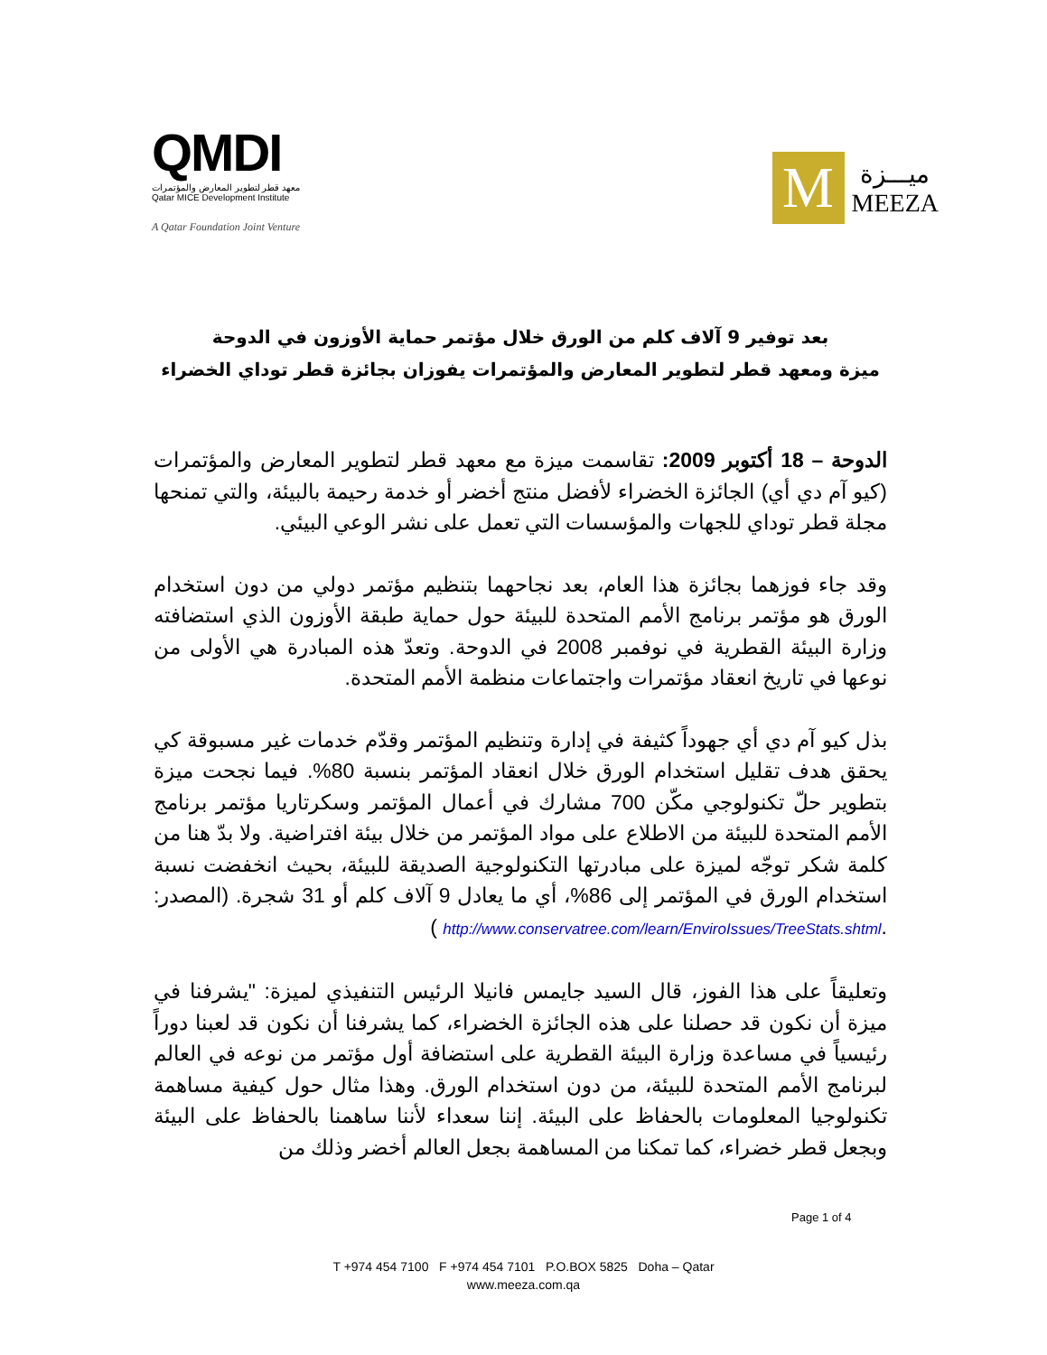QMDI
معهد قطر لتطوير المعارض والمؤتمرات
Qatar MICE Development Institute
A Qatar Foundation Joint Venture
M
ميـــزة
MEEZA
بعد توفير 9 آلاف كلم من الورق خلال مؤتمر حماية الأوزون في الدوحة
ميزة ومعهد قطر لتطوير المعارض والمؤتمرات يفوزان بجائزة قطر توداي الخضراء
الدوحة – 18 أكتوبر 2009: تقاسمت ميزة مع معهد قطر لتطوير المعارض والمؤتمرات (كيو آم دي أي) الجائزة الخضراء لأفضل منتج أخضر أو خدمة رحيمة بالبيئة، والتي تمنحها مجلة قطر توداي للجهات والمؤسسات التي تعمل على نشر الوعي البيئي.
وقد جاء فوزهما بجائزة هذا العام، بعد نجاحهما بتنظيم مؤتمر دولي من دون استخدام الورق هو مؤتمر برنامج الأمم المتحدة للبيئة حول حماية طبقة الأوزون الذي استضافته وزارة البيئة القطرية في نوفمبر 2008 في الدوحة. وتعدّ هذه المبادرة هي الأولى من نوعها في تاريخ انعقاد مؤتمرات واجتماعات منظمة الأمم المتحدة.
بذل كيو آم دي أي جهوداً كثيفة في إدارة وتنظيم المؤتمر وقدّم خدمات غير مسبوقة كي يحقق هدف تقليل استخدام الورق خلال انعقاد المؤتمر بنسبة 80%. فيما نجحت ميزة بتطوير حلّ تكنولوجي مكّن 700 مشارك في أعمال المؤتمر وسكرتاريا مؤتمر برنامج الأمم المتحدة للبيئة من الاطلاع على مواد المؤتمر من خلال بيئة افتراضية. ولا بدّ هنا من كلمة شكر توجّه لميزة على مبادرتها التكنولوجية الصديقة للبيئة، بحيث انخفضت نسبة استخدام الورق في المؤتمر إلى 86%، أي ما يعادل 9 آلاف كلم أو 31 شجرة. (المصدر: .http://www.conservatree.com/learn/EnviroIssues/TreeStats.shtml )
وتعليقاً على هذا الفوز، قال السيد جايمس فانيلا الرئيس التنفيذي لميزة: "يشرفنا في ميزة أن نكون قد حصلنا على هذه الجائزة الخضراء، كما يشرفنا أن نكون قد لعبنا دوراً رئيسياً في مساعدة وزارة البيئة القطرية على استضافة أول مؤتمر من نوعه في العالم لبرنامج الأمم المتحدة للبيئة، من دون استخدام الورق. وهذا مثال حول كيفية مساهمة تكنولوجيا المعلومات بالحفاظ على البيئة. إننا سعداء لأننا ساهمنا بالحفاظ على البيئة وبجعل قطر خضراء، كما تمكنا من المساهمة بجعل العالم أخضر وذلك من
Page 1 of 4
T +974 454 7100 F +974 454 7101 P.O.BOX 5825 Doha – Qatar
www.meeza.com.qa